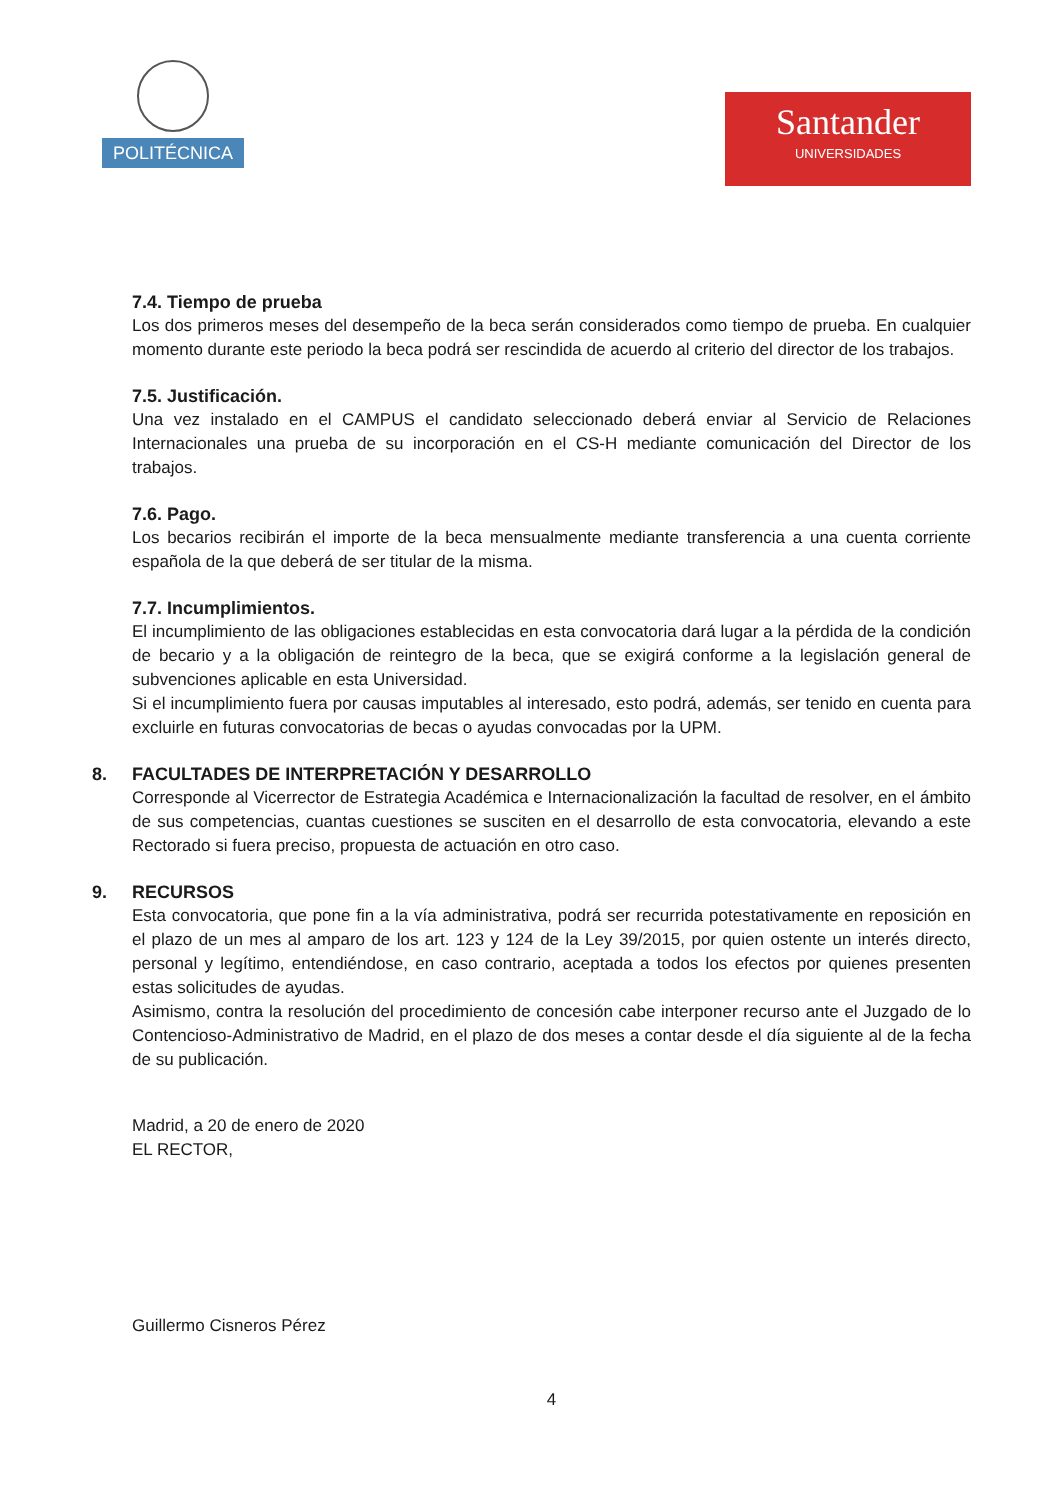POLITÉCNICA
Santander
UNIVERSIDADES
7.4. Tiempo de prueba
Los dos primeros meses del desempeño de la beca serán considerados como tiempo de prueba. En cualquier momento durante este periodo la beca podrá ser rescindida de acuerdo al criterio del director de los trabajos.
7.5. Justificación.
Una vez instalado en el CAMPUS el candidato seleccionado deberá enviar al Servicio de Relaciones Internacionales una prueba de su incorporación en el CS-H mediante comunicación del Director de los trabajos.
7.6. Pago.
Los becarios recibirán el importe de la beca mensualmente mediante transferencia a una cuenta corriente española de la que deberá de ser titular de la misma.
7.7. Incumplimientos.
El incumplimiento de las obligaciones establecidas en esta convocatoria dará lugar a la pérdida de la condición de becario y a la obligación de reintegro de la beca, que se exigirá conforme a la legislación general de subvenciones aplicable en esta Universidad.
Si el incumplimiento fuera por causas imputables al interesado, esto podrá, además, ser tenido en cuenta para excluirle en futuras convocatorias de becas o ayudas convocadas por la UPM.
8. FACULTADES DE INTERPRETACIÓN Y DESARROLLO
Corresponde al Vicerrector de Estrategia Académica e Internacionalización la facultad de resolver, en el ámbito de sus competencias, cuantas cuestiones se susciten en el desarrollo de esta convocatoria, elevando a este Rectorado si fuera preciso, propuesta de actuación en otro caso.
9. RECURSOS
Esta convocatoria, que pone fin a la vía administrativa, podrá ser recurrida potestativamente en reposición en el plazo de un mes al amparo de los art. 123 y 124 de la Ley 39/2015, por quien ostente un interés directo, personal y legítimo, entendiéndose, en caso contrario, aceptada a todos los efectos por quienes presenten estas solicitudes de ayudas.
Asimismo, contra la resolución del procedimiento de concesión cabe interponer recurso ante el Juzgado de lo Contencioso-Administrativo de Madrid, en el plazo de dos meses a contar desde el día siguiente al de la fecha de su publicación.
Madrid, a 20 de enero de 2020
EL RECTOR,
Guillermo Cisneros Pérez
4